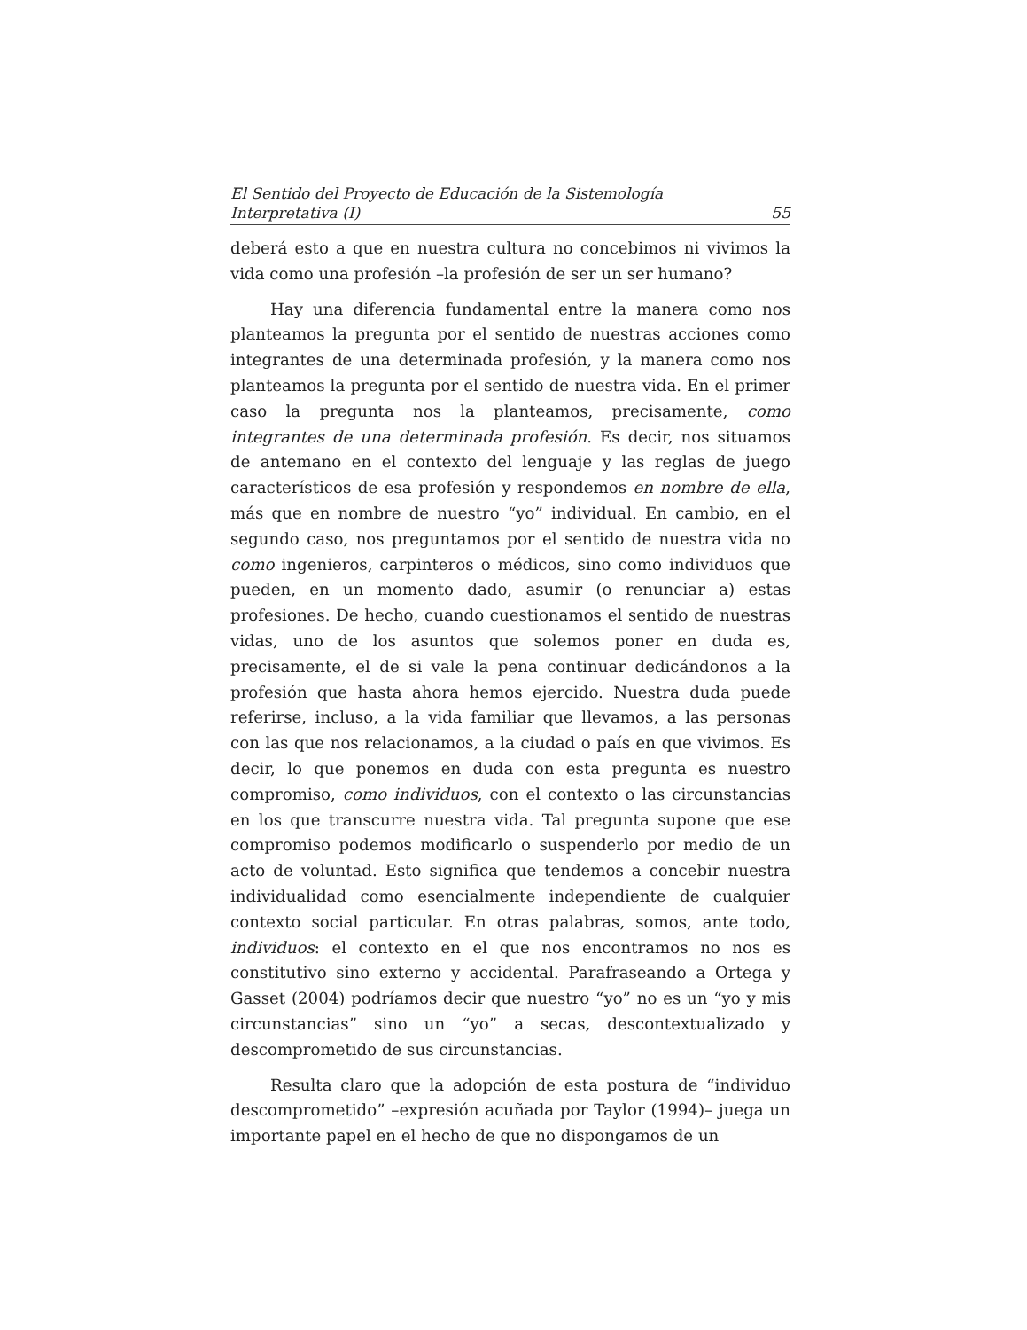El Sentido del Proyecto de Educación de la Sistemología
Interpretativa (I) 55
deberá esto a que en nuestra cultura no concebimos ni vivimos la vida como una profesión –la profesión de ser un ser humano?
Hay una diferencia fundamental entre la manera como nos planteamos la pregunta por el sentido de nuestras acciones como integrantes de una determinada profesión, y la manera como nos planteamos la pregunta por el sentido de nuestra vida. En el primer caso la pregunta nos la planteamos, precisamente, como integrantes de una determinada profesión. Es decir, nos situamos de antemano en el contexto del lenguaje y las reglas de juego característicos de esa profesión y respondemos en nombre de ella, más que en nombre de nuestro “yo” individual. En cambio, en el segundo caso, nos preguntamos por el sentido de nuestra vida no como ingenieros, carpinteros o médicos, sino como individuos que pueden, en un momento dado, asumir (o renunciar a) estas profesiones. De hecho, cuando cuestionamos el sentido de nuestras vidas, uno de los asuntos que solemos poner en duda es, precisamente, el de si vale la pena continuar dedicándonos a la profesión que hasta ahora hemos ejercido. Nuestra duda puede referirse, incluso, a la vida familiar que llevamos, a las personas con las que nos relacionamos, a la ciudad o país en que vivimos. Es decir, lo que ponemos en duda con esta pregunta es nuestro compromiso, como individuos, con el contexto o las circunstancias en los que transcurre nuestra vida. Tal pregunta supone que ese compromiso podemos modificarlo o suspenderlo por medio de un acto de voluntad. Esto significa que tendemos a concebir nuestra individualidad como esencialmente independiente de cualquier contexto social particular. En otras palabras, somos, ante todo, individuos: el contexto en el que nos encontramos no nos es constitutivo sino externo y accidental. Parafraseando a Ortega y Gasset (2004) podríamos decir que nuestro “yo” no es un “yo y mis circunstancias” sino un “yo” a secas, descontextualizado y descomprometido de sus circunstancias.
Resulta claro que la adopción de esta postura de “individuo descomprometido” –expresión acuñada por Taylor (1994)– juega un importante papel en el hecho de que no dispongamos de un